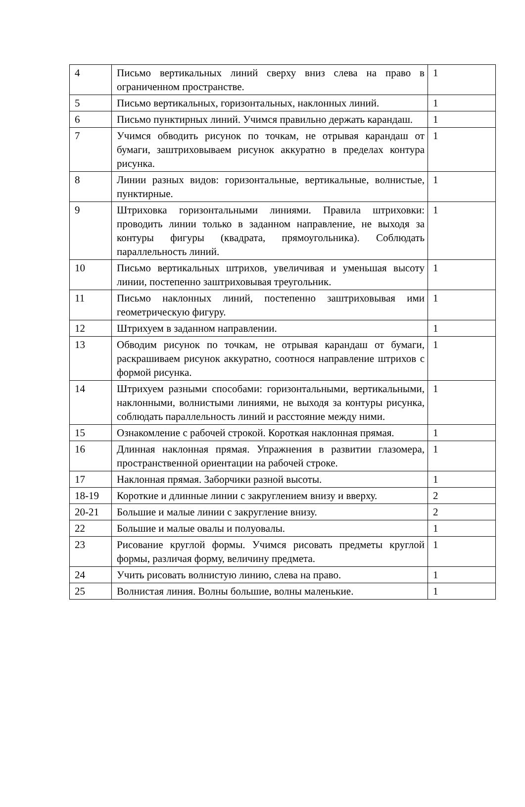| 4 | Письмо вертикальных линий сверху вниз слева на право в ограниченном пространстве. | 1 |
| 5 | Письмо вертикальных, горизонтальных, наклонных линий. | 1 |
| 6 | Письмо пунктирных линий. Учимся правильно держать карандаш. | 1 |
| 7 | Учимся обводить рисунок по точкам, не отрывая карандаш от бумаги, заштриховываем рисунок аккуратно в пределах контура рисунка. | 1 |
| 8 | Линии разных видов: горизонтальные, вертикальные, волнистые, пунктирные. | 1 |
| 9 | Штриховка горизонтальными линиями. Правила штриховки: проводить линии только в заданном направление, не выходя за контуры фигуры (квадрата, прямоугольника). Соблюдать параллельность линий. | 1 |
| 10 | Письмо вертикальных штрихов, увеличивая и уменьшая высоту линии, постепенно заштриховывая треугольник. | 1 |
| 11 | Письмо наклонных линий, постепенно заштриховывая ими геометрическую фигуру. | 1 |
| 12 | Штрихуем в заданном направлении. | 1 |
| 13 | Обводим рисунок по точкам, не отрывая карандаш от бумаги, раскрашиваем рисунок аккуратно, соотнося направление штрихов с формой рисунка. | 1 |
| 14 | Штрихуем разными способами: горизонтальными, вертикальными, наклонными, волнистыми линиями, не выходя за контуры рисунка, соблюдать параллельность линий и расстояние между ними. | 1 |
| 15 | Ознакомление с рабочей строкой. Короткая наклонная прямая. | 1 |
| 16 | Длинная наклонная прямая. Упражнения в развитии глазомера, пространственной ориентации на рабочей строке. | 1 |
| 17 | Наклонная прямая. Заборчики разной высоты. | 1 |
| 18-19 | Короткие и длинные линии с закруглением внизу и вверху. | 2 |
| 20-21 | Большие и малые линии с закругление внизу. | 2 |
| 22 | Большие и малые овалы и полуовалы. | 1 |
| 23 | Рисование круглой формы. Учимся рисовать предметы круглой формы, различая форму, величину предмета. | 1 |
| 24 | Учить рисовать волнистую линию, слева на право. | 1 |
| 25 | Волнистая линия. Волны большие, волны маленькие. | 1 |